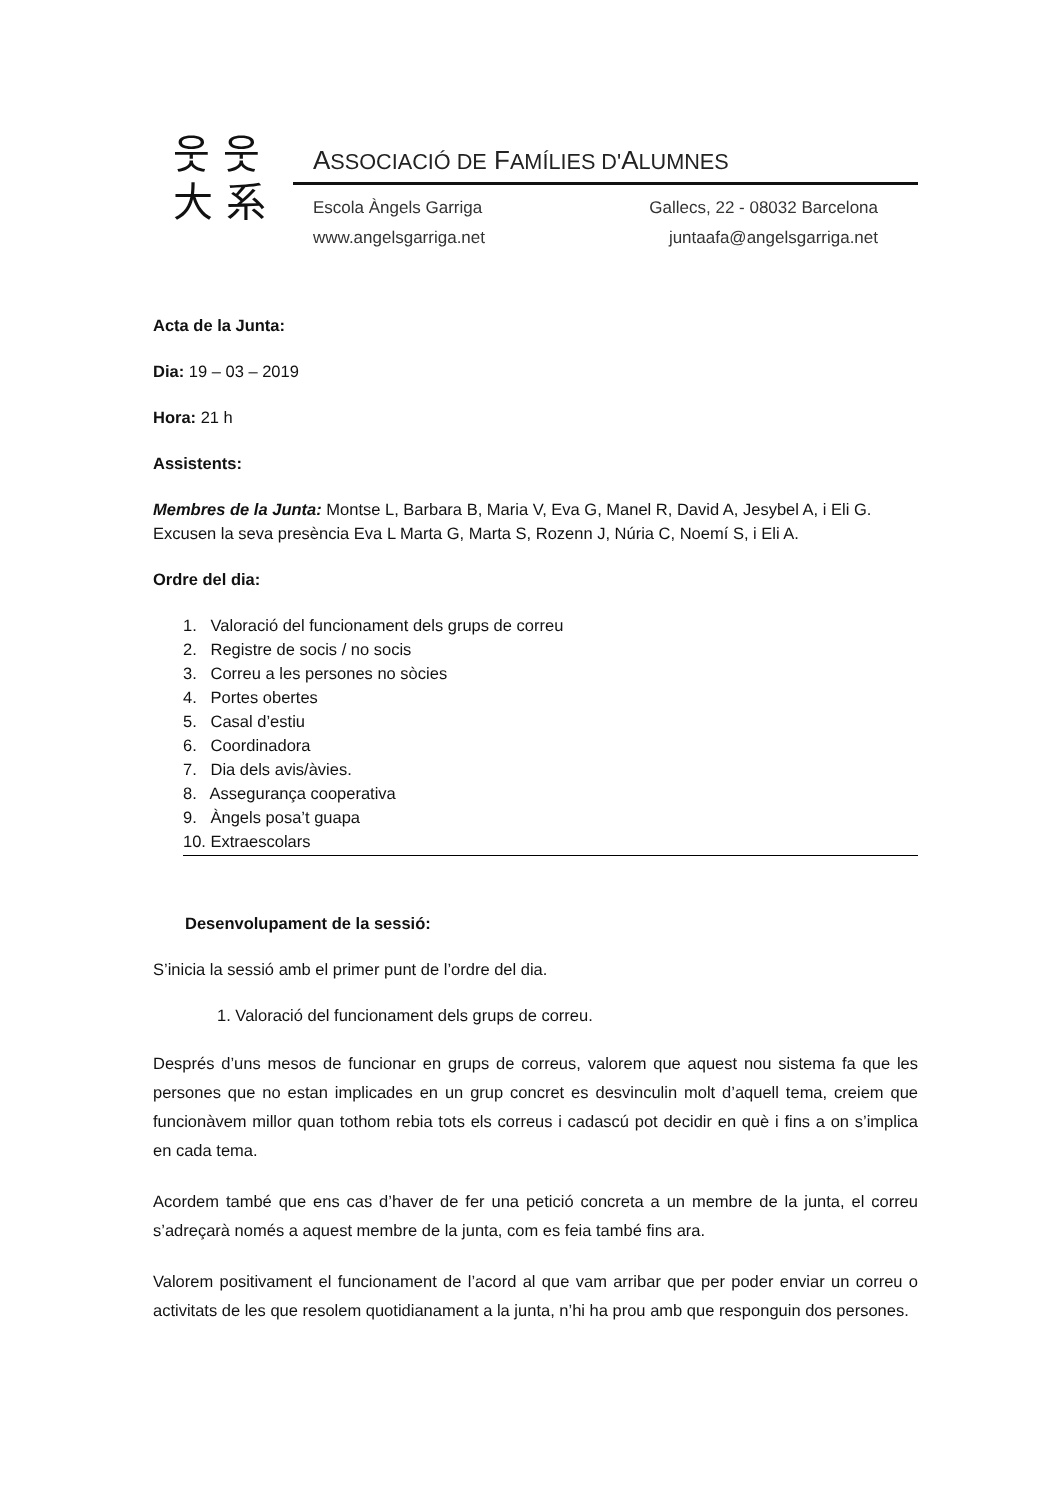웃 웃
大 系
ASSOCIACIÓ DE FAMÍLIES D'ALUMNES
Escola Àngels Garriga
www.angelsgarriga.net
Gallecs, 22 - 08032 Barcelona
juntaafa@angelsgarriga.net
Acta de la Junta:
Dia: 19 – 03 – 2019
Hora: 21 h
Assistents:
Membres de la Junta: Montse L, Barbara B, Maria V, Eva G, Manel R, David A, Jesybel A, i Eli G. Excusen la seva presència Eva L Marta G, Marta S, Rozenn J, Núria C, Noemí S, i Eli A.
Ordre del dia:
1. Valoració del funcionament dels grups de correu
2. Registre de socis / no socis
3. Correu a les persones no sòcies
4. Portes obertes
5. Casal d’estiu
6. Coordinadora
7. Dia dels avis/àvies.
8. Assegurança cooperativa
9. Àngels posa’t guapa
10. Extraescolars
Desenvolupament de la sessió:
S’inicia la sessió amb el primer punt de l’ordre del dia.
1. Valoració del funcionament dels grups de correu.
Després d’uns mesos de funcionar en grups de correus, valorem que aquest nou sistema fa que les persones que no estan implicades en un grup concret es desvinculin molt d’aquell tema, creiem que funcionàvem millor quan tothom rebia tots els correus i cadascú pot decidir en què i fins a on s’implica en cada tema.
Acordem també que ens cas d’haver de fer una petició concreta a un membre de la junta, el correu s’adreçarà només a aquest membre de la junta, com es feia també fins ara.
Valorem positivament el funcionament de l’acord al que vam arribar que per poder enviar un correu o activitats de les que resolem quotidianament a la junta, n’hi ha prou amb que responguin dos persones.